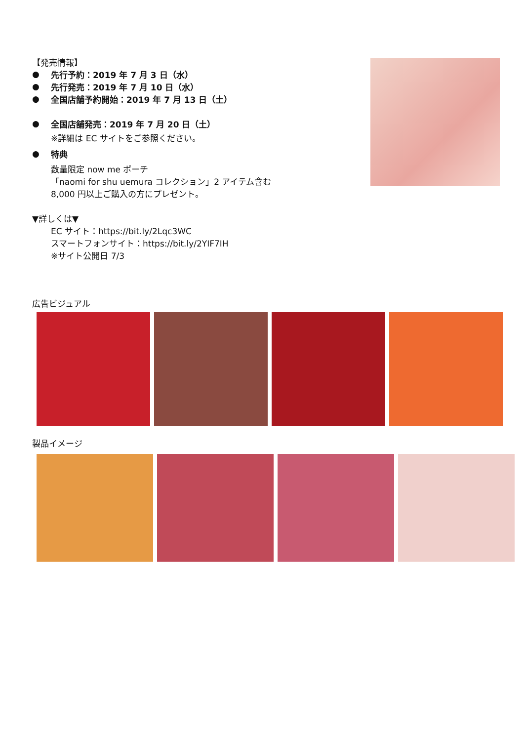【発売情報】
●
先行予約：2019 年 7 月 3 日（水）
●
先行発売：2019 年 7 月 10 日（水）
●
全国店舗予約開始：2019 年 7 月 13 日（土）
●
全国店舗発売：2019 年 7 月 20 日（土）
※詳細は EC サイトをご参照ください。
●
特典
数量限定 now me ポーチ
「naomi for shu uemura コレクション」2 アイテム含む
8,000 円以上ご購入の方にプレゼント。
▼詳しくは▼
EC サイト：https://bit.ly/2Lqc3WC
スマートフォンサイト：https://bit.ly/2YIF7IH
※サイト公開日 7/3
広告ビジュアル
製品イメージ